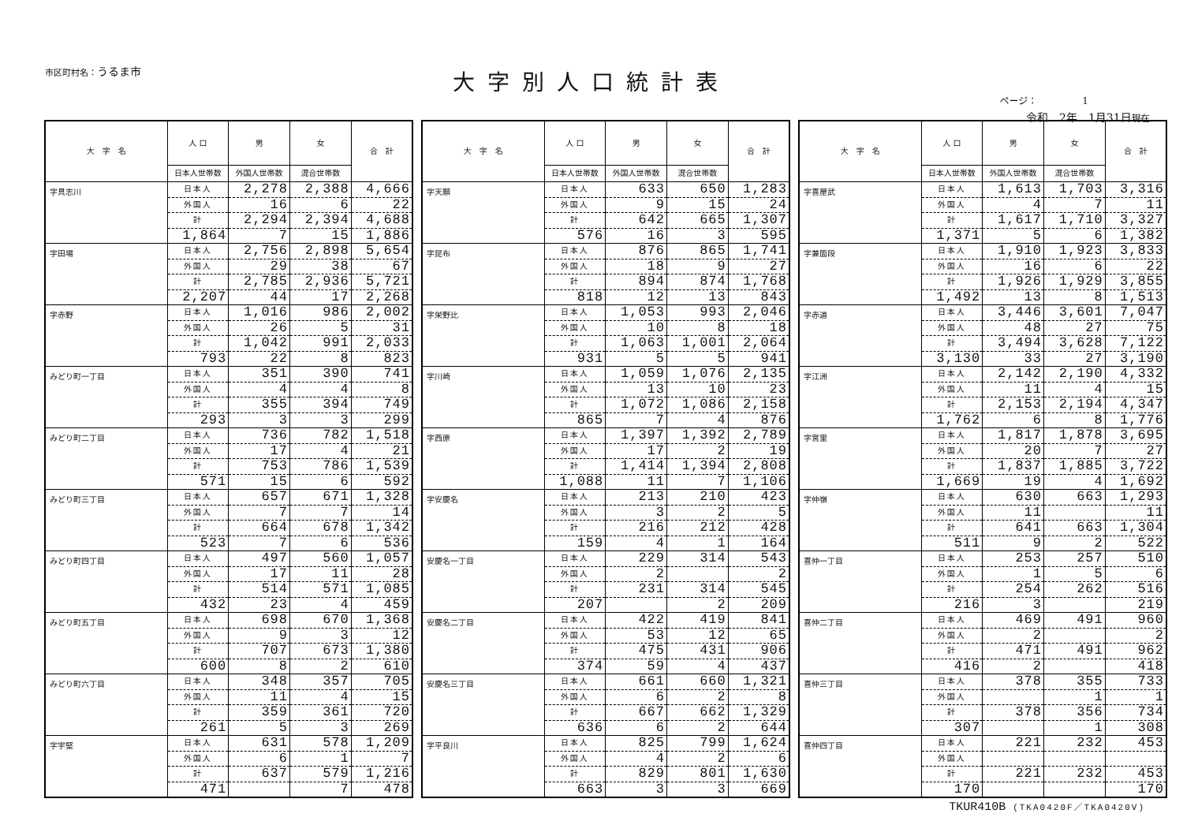市区町村名：うるま市
大字別人口統計表
ページ： 1
令和　2年　1月31日現在
| 大 字 名 | 人 口 | 男 | 女 | 合 計 |
| --- | --- | --- | --- | --- |
| | 日本人世帯数 | 外国人世帯数 | 混合世帯数 | |
| 字具志川 | 日本人 | 2,278 | 2,388 | 4,666 |
| | 外国人 | 16 | 6 | 22 |
| | 計 | 2,294 | 2,394 | 4,688 |
| | 1,864 | 7 | 15 | 1,886 |
| 字田場 | 日本人 | 2,756 | 2,898 | 5,654 |
| | 外国人 | 29 | 38 | 67 |
| | 計 | 2,785 | 2,936 | 5,721 |
| | 2,207 | 44 | 17 | 2,268 |
| 字赤野 | 日本人 | 1,016 | 986 | 2,002 |
| | 外国人 | 26 | 5 | 31 |
| | 計 | 1,042 | 991 | 2,033 |
| | 793 | 22 | 8 | 823 |
| みどり町一丁目 | 日本人 | 351 | 390 | 741 |
| | 外国人 | 4 | 4 | 8 |
| | 計 | 355 | 394 | 749 |
| | 293 | 3 | 3 | 299 |
| みどり町二丁目 | 日本人 | 736 | 782 | 1,518 |
| | 外国人 | 17 | 4 | 21 |
| | 計 | 753 | 786 | 1,539 |
| | 571 | 15 | 6 | 592 |
| みどり町三丁目 | 日本人 | 657 | 671 | 1,328 |
| | 外国人 | 7 | 7 | 14 |
| | 計 | 664 | 678 | 1,342 |
| | 523 | 7 | 6 | 536 |
| みどり町四丁目 | 日本人 | 497 | 560 | 1,057 |
| | 外国人 | 17 | 11 | 28 |
| | 計 | 514 | 571 | 1,085 |
| | 432 | 23 | 4 | 459 |
| みどり町五丁目 | 日本人 | 698 | 670 | 1,368 |
| | 外国人 | 9 | 3 | 12 |
| | 計 | 707 | 673 | 1,380 |
| | 600 | 8 | 2 | 610 |
| みどり町六丁目 | 日本人 | 348 | 357 | 705 |
| | 外国人 | 11 | 4 | 15 |
| | 計 | 359 | 361 | 720 |
| | 261 | 5 | 3 | 269 |
| 字宇堅 | 日本人 | 631 | 578 | 1,209 |
| | 外国人 | 6 | 1 | 7 |
| | 計 | 637 | 579 | 1,216 |
| | 471 | | 7 | 478 |
| 大 字 名 | 人 口 | 男 | 女 | 合 計 |
| --- | --- | --- | --- | --- |
| | 日本人世帯数 | 外国人世帯数 | 混合世帯数 | |
| 字天願 | 日本人 | 633 | 650 | 1,283 |
| | 外国人 | 9 | 15 | 24 |
| | 計 | 642 | 665 | 1,307 |
| | 576 | 16 | 3 | 595 |
| 字昆布 | 日本人 | 876 | 865 | 1,741 |
| | 外国人 | 18 | 9 | 27 |
| | 計 | 894 | 874 | 1,768 |
| | 818 | 12 | 13 | 843 |
| 字栄野比 | 日本人 | 1,053 | 993 | 2,046 |
| | 外国人 | 10 | 8 | 18 |
| | 計 | 1,063 | 1,001 | 2,064 |
| | 931 | 5 | 5 | 941 |
| 字川崎 | 日本人 | 1,059 | 1,076 | 2,135 |
| | 外国人 | 13 | 10 | 23 |
| | 計 | 1,072 | 1,086 | 2,158 |
| | 865 | 7 | 4 | 876 |
| 字西原 | 日本人 | 1,397 | 1,392 | 2,789 |
| | 外国人 | 17 | 2 | 19 |
| | 計 | 1,414 | 1,394 | 2,808 |
| | 1,088 | 11 | 7 | 1,106 |
| 字安慶名 | 日本人 | 213 | 210 | 423 |
| | 外国人 | 3 | 2 | 5 |
| | 計 | 216 | 212 | 428 |
| | 159 | 4 | 1 | 164 |
| 安慶名一丁目 | 日本人 | 229 | 314 | 543 |
| | 外国人 | 2 | | 2 |
| | 計 | 231 | 314 | 545 |
| | 207 | | 2 | 209 |
| 安慶名二丁目 | 日本人 | 422 | 419 | 841 |
| | 外国人 | 53 | 12 | 65 |
| | 計 | 475 | 431 | 906 |
| | 374 | 59 | 4 | 437 |
| 安慶名三丁目 | 日本人 | 661 | 660 | 1,321 |
| | 外国人 | 6 | 2 | 8 |
| | 計 | 667 | 662 | 1,329 |
| | 636 | 6 | 2 | 644 |
| 字平良川 | 日本人 | 825 | 799 | 1,624 |
| | 外国人 | 4 | 2 | 6 |
| | 計 | 829 | 801 | 1,630 |
| | 663 | 3 | 3 | 669 |
| 大 字 名 | 人 口 | 男 | 女 | 合 計 |
| --- | --- | --- | --- | --- |
| | 日本人世帯数 | 外国人世帯数 | 混合世帯数 | |
| 字喜屋武 | 日本人 | 1,613 | 1,703 | 3,316 |
| | 外国人 | 4 | 7 | 11 |
| | 計 | 1,617 | 1,710 | 3,327 |
| | 1,371 | 5 | 6 | 1,382 |
| 字兼箇段 | 日本人 | 1,910 | 1,923 | 3,833 |
| | 外国人 | 16 | 6 | 22 |
| | 計 | 1,926 | 1,929 | 3,855 |
| | 1,492 | 13 | 8 | 1,513 |
| 字赤道 | 日本人 | 3,446 | 3,601 | 7,047 |
| | 外国人 | 48 | 27 | 75 |
| | 計 | 3,494 | 3,628 | 7,122 |
| | 3,130 | 33 | 27 | 3,190 |
| 字江洲 | 日本人 | 2,142 | 2,190 | 4,332 |
| | 外国人 | 11 | 4 | 15 |
| | 計 | 2,153 | 2,194 | 4,347 |
| | 1,762 | 6 | 8 | 1,776 |
| 字宮里 | 日本人 | 1,817 | 1,878 | 3,695 |
| | 外国人 | 20 | 7 | 27 |
| | 計 | 1,837 | 1,885 | 3,722 |
| | 1,669 | 19 | 4 | 1,692 |
| 字仲嶺 | 日本人 | 630 | 663 | 1,293 |
| | 外国人 | 11 | | 11 |
| | 計 | 641 | 663 | 1,304 |
| | 511 | 9 | 2 | 522 |
| 喜仲一丁目 | 日本人 | 253 | 257 | 510 |
| | 外国人 | 1 | 5 | 6 |
| | 計 | 254 | 262 | 516 |
| | 216 | 3 | | 219 |
| 喜仲二丁目 | 日本人 | 469 | 491 | 960 |
| | 外国人 | 2 | | 2 |
| | 計 | 471 | 491 | 962 |
| | 416 | 2 | | 418 |
| 喜仲三丁目 | 日本人 | 378 | 355 | 733 |
| | 外国人 | | 1 | 1 |
| | 計 | 378 | 356 | 734 |
| | 307 | | 1 | 308 |
| 喜仲四丁目 | 日本人 | 221 | 232 | 453 |
| | 外国人 | | | |
| | 計 | 221 | 232 | 453 |
| | 170 | | | 170 |
TKUR410B (TKA0420F／TKA0420V)